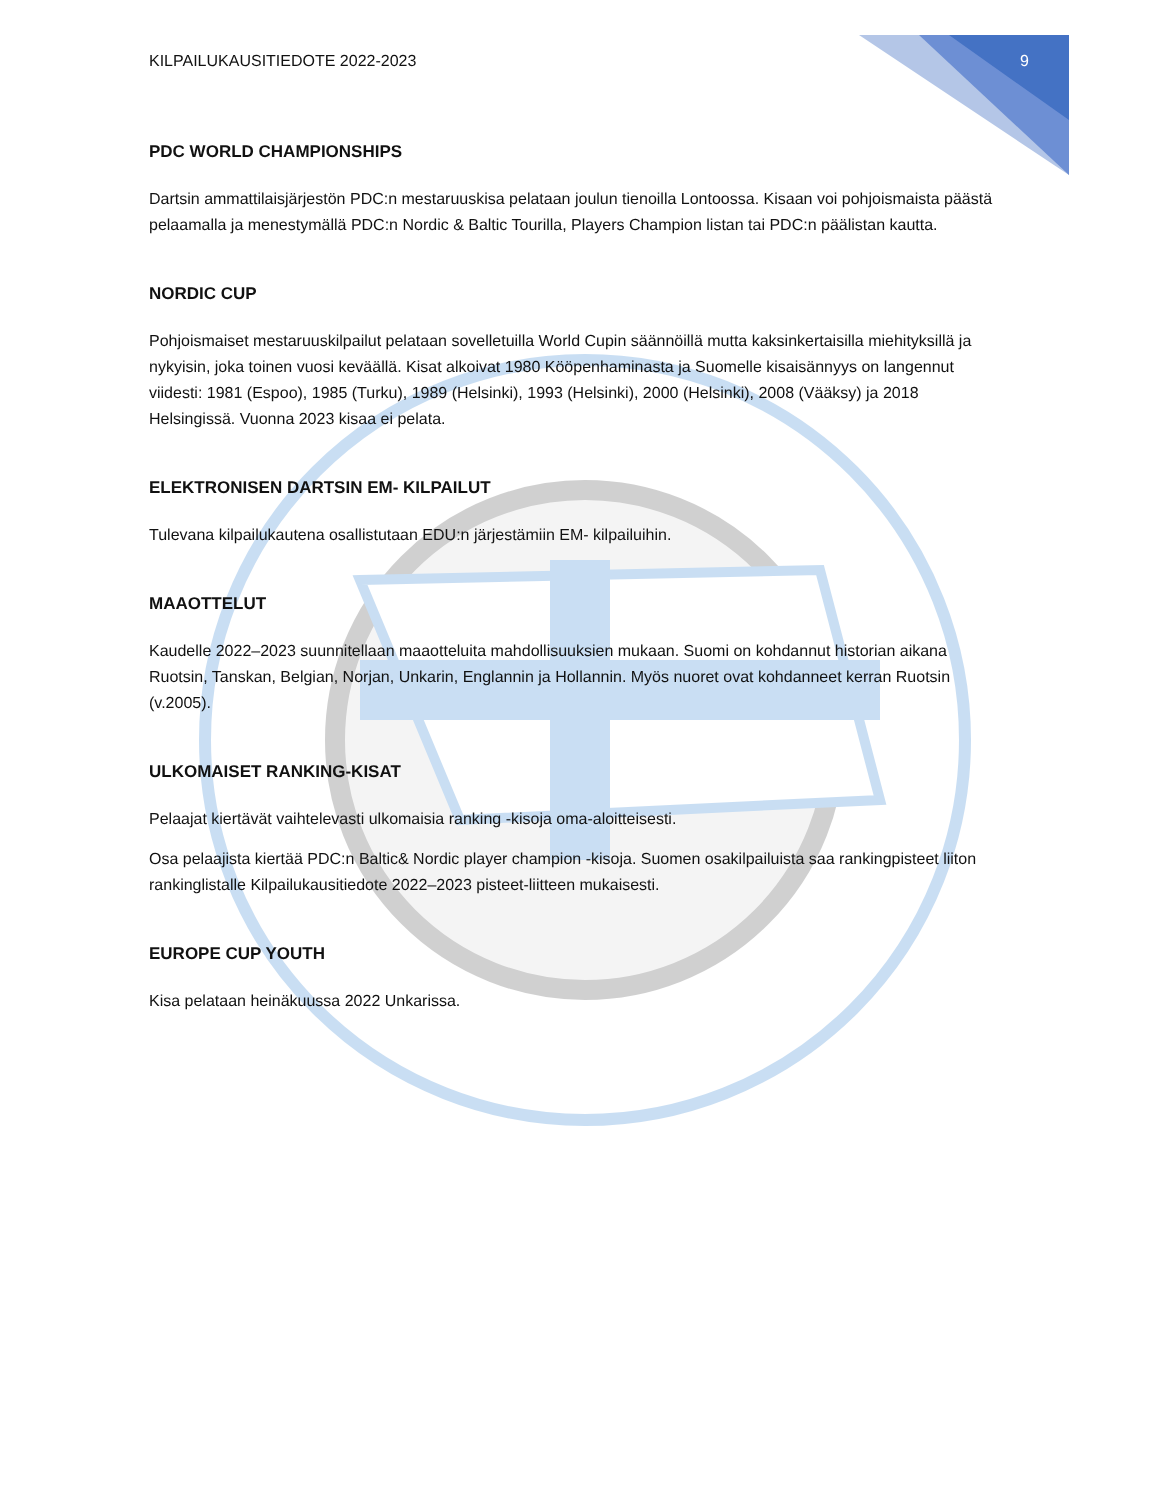KILPAILUKAUSITIEDOTE 2022-2023 9
PDC WORLD CHAMPIONSHIPS
Dartsin ammattilaisjärjestön PDC:n mestaruuskisa pelataan joulun tienoilla Lontoossa. Kisaan voi pohjoismaista päästä pelaamalla ja menestymällä PDC:n Nordic & Baltic Tourilla, Players Champion listan tai PDC:n päälistan kautta.
NORDIC CUP
Pohjoismaiset mestaruuskilpailut pelataan sovelletuilla World Cupin säännöillä mutta kaksinkertaisilla miehityksillä ja nykyisin, joka toinen vuosi keväällä. Kisat alkoivat 1980 Kööpenhaminasta ja Suomelle kisaisännyys on langennut viidesti: 1981 (Espoo), 1985 (Turku), 1989 (Helsinki), 1993 (Helsinki), 2000 (Helsinki), 2008 (Vääksy) ja 2018 Helsingissä. Vuonna 2023 kisaa ei pelata.
ELEKTRONISEN DARTSIN EM- KILPAILUT
Tulevana kilpailukautena osallistutaan EDU:n järjestämiin EM- kilpailuihin.
MAAOTTELUT
Kaudelle 2022–2023 suunnitellaan maaotteluita mahdollisuuksien mukaan. Suomi on kohdannut historian aikana Ruotsin, Tanskan, Belgian, Norjan, Unkarin, Englannin ja Hollannin. Myös nuoret ovat kohdanneet kerran Ruotsin (v.2005).
ULKOMAISET RANKING-KISAT
Pelaajat kiertävät vaihtelevasti ulkomaisia ranking -kisoja oma-aloitteisesti.
Osa pelaajista kiertää PDC:n Baltic& Nordic player champion -kisoja. Suomen osakilpailuista saa rankingpisteet liiton rankinglistalle Kilpailukausitiedote 2022–2023 pisteet-liitteen mukaisesti.
EUROPE CUP YOUTH
Kisa pelataan heinäkuussa 2022 Unkarissa.